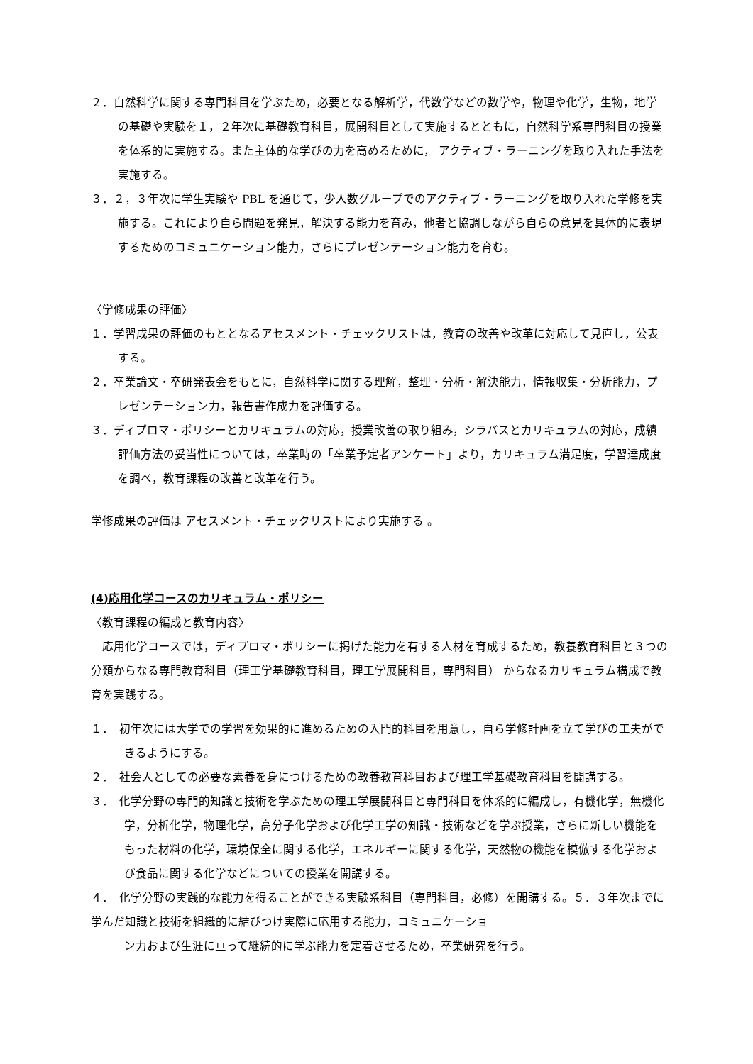２．自然科学に関する専門科目を学ぶため，必要となる解析学，代数学などの数学や，物理や化学，生物，地学の基礎や実験を１，２年次に基礎教育科目，展開科目として実施するとともに，自然科学系専門科目の授業を体系的に実施する。また主体的な学びの力を高めるために， アクティブ・ラーニングを取り入れた手法を実施する。
３．２，３年次に学生実験や PBL を通じて，少人数グループでのアクティブ・ラーニングを取り入れた学修を実施する。これにより自ら問題を発見，解決する能力を育み，他者と協調しながら自らの意見を具体的に表現するためのコミュニケーション能力，さらにプレゼンテーション能力を育む。
〈学修成果の評価〉
１．学習成果の評価のもととなるアセスメント・チェックリストは，教育の改善や改革に対応して見直し，公表する。
２．卒業論文・卒研発表会をもとに，自然科学に関する理解，整理・分析・解決能力，情報収集・分析能力，プレゼンテーション力，報告書作成力を評価する。
３．ディプロマ・ポリシーとカリキュラムの対応，授業改善の取り組み，シラバスとカリキュラムの対応，成績評価方法の妥当性については，卒業時の「卒業予定者アンケート」より，カリキュラム満足度，学習達成度を調べ，教育課程の改善と改革を行う。
学修成果の評価は アセスメント・チェックリストにより実施する 。
(4)応用化学コースのカリキュラム・ポリシー
〈教育課程の編成と教育内容〉
　応用化学コースでは，ディプロマ・ポリシーに掲げた能力を有する人材を育成するため，教養教育科目と３つの分類からなる専門教育科目（理工学基礎教育科目，理工学展開科目，専門科目） からなるカリキュラム構成で教育を実践する。
１．　初年次には大学での学習を効果的に進めるための入門的科目を用意し，自ら学修計画を立て学びの工夫ができるようにする。
２．　社会人としての必要な素養を身につけるための教養教育科目および理工学基礎教育科目を開講する。
３．　化学分野の専門的知識と技術を学ぶための理工学展開科目と専門科目を体系的に編成し，有機化学，無機化学，分析化学，物理化学，高分子化学および化学工学の知識・技術などを学ぶ授業，さらに新しい機能をもった材料の化学，環境保全に関する化学，エネルギーに関する化学，天然物の機能を模倣する化学および食品に関する化学などについての授業を開講する。
４．　化学分野の実践的な能力を得ることができる実験系科目（専門科目，必修）を開講する。５．３年次までに学んだ知識と技術を組織的に結びつけ実際に応用する能力，コミュニケーショ
ン力および生涯に亘って継続的に学ぶ能力を定着させるため，卒業研究を行う。